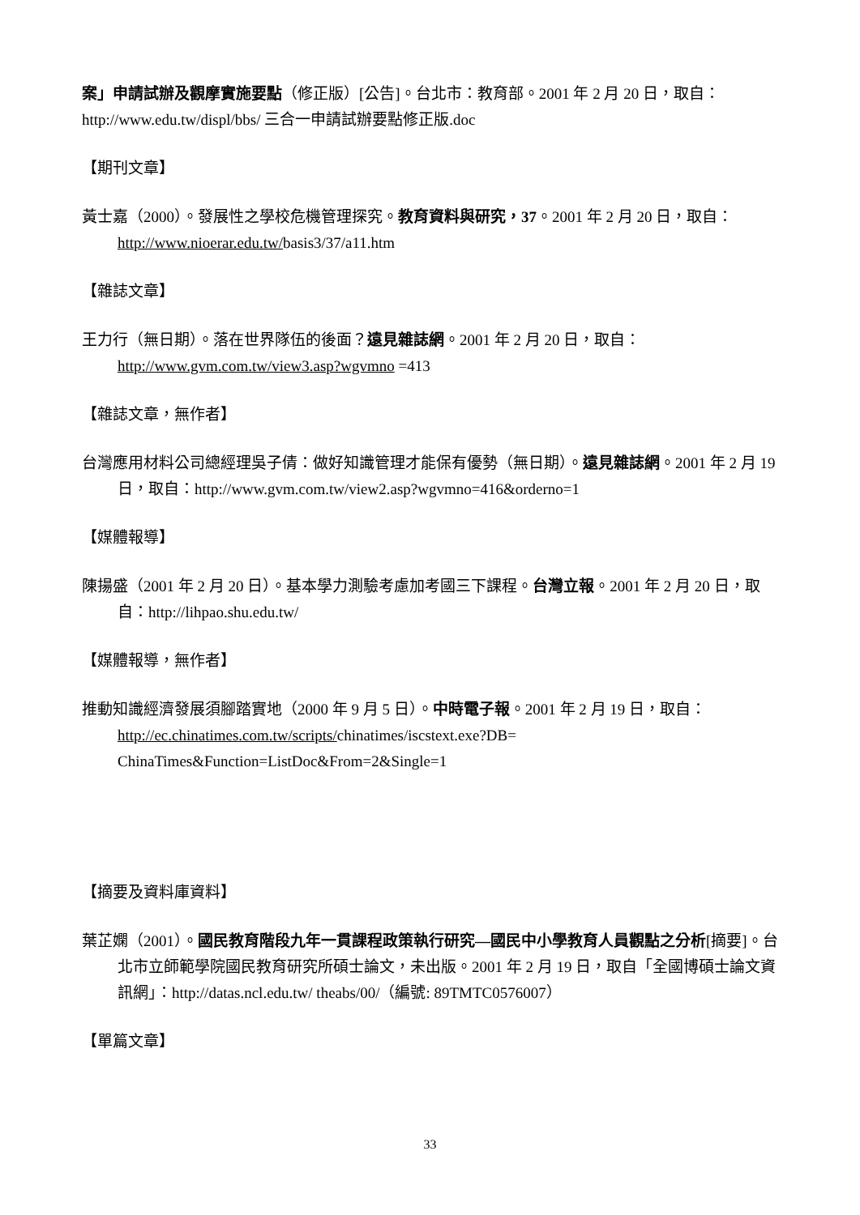案」申請試辦及觀摩實施要點（修正版）[公告]。台北市：教育部。2001 年 2 月 20 日，取自：http://www.edu.tw/displ/bbs/ 三合一申請試辦要點修正版.doc
【期刊文章】
黃士嘉（2000）。發展性之學校危機管理探究。教育資料與研究，37。2001 年 2 月 20 日，取自： http://www.nioerar.edu.tw/basis3/37/a11.htm
【雜誌文章】
王力行（無日期）。落在世界隊伍的後面？遠見雜誌網。2001 年 2 月 20 日，取自：
http://www.gvm.com.tw/view3.asp?wgvmno =413
【雜誌文章，無作者】
台灣應用材料公司總經理吳子倩：做好知識管理才能保有優勢（無日期）。遠見雜誌網。2001 年 2 月 19 日，取自：http://www.gvm.com.tw/view2.asp?wgvmno=416&orderno=1
【媒體報導】
陳揚盛（2001 年 2 月 20 日）。基本學力測驗考慮加考國三下課程。台灣立報。2001 年 2 月 20 日，取自：http://lihpao.shu.edu.tw/
【媒體報導，無作者】
推動知識經濟發展須腳踏實地（2000 年 9 月 5 日）。中時電子報。2001 年 2 月 19 日，取自：
http://ec.chinatimes.com.tw/scripts/chinatimes/iscstext.exe?DB=
ChinaTimes&Function=ListDoc&From=2&Single=1
【摘要及資料庫資料】
葉芷嫻（2001）。國民教育階段九年一貫課程政策執行研究—國民中小學教育人員觀點之分析[摘要]。台北市立師範學院國民教育研究所碩士論文，未出版。2001 年 2 月 19 日，取自「全國博碩士論文資訊網」：http://datas.ncl.edu.tw/ theabs/00/（編號: 89TMTC0576007）
【單篇文章】
33